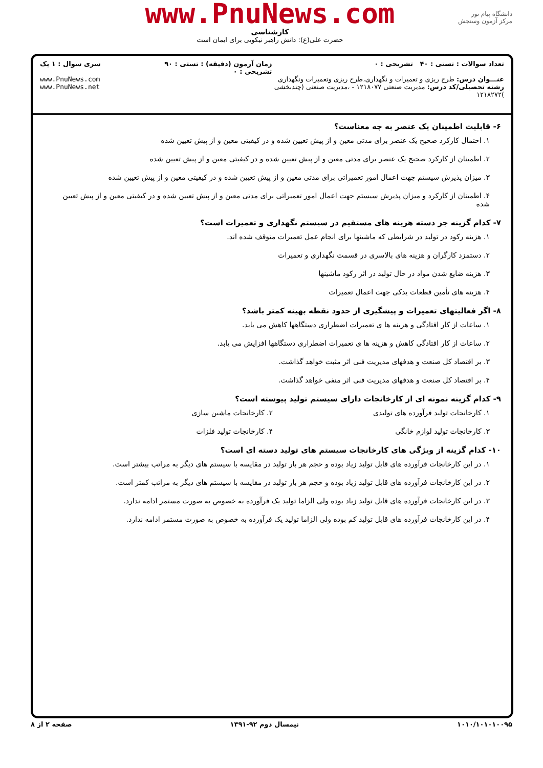دانشگاه پیام نور
مرکز آزمون وسنجش
www.PnuNews.com
کارشناسی
حضرت علی(ع): دانش راهبر نیکویی برای ایمان است
تعداد سوالات : تستی : ۴۰ تشریحی : ۰
عنـــوان درس: طرح ریزی و تعمیرات و نگهداری،طرح ریزی وتعمیرات ونگهداری
رشته تحصیلی/کد درس: مدیریت صنعتی ۱۲۱۸۰۷۷ - ،مدیریت صنعتی (چندبخشی )۱۲۱۸۲۷۲
زمان آزمون (دقیقه) : تستی : ۹۰ تشریحی : ۰
سری سوال : ۱ یک
www.PnuNews.com
www.PnuNews.net
۶- قابلیت اطمینان یک عنصر به چه معناست؟
۱. احتمال کارکرد صحیح یک عنصر برای مدتی معین و از پیش تعیین شده و در کیفیتی معین و از پیش تعیین شده
۲. اطمینان از کارکرد صحیح یک عنصر برای مدتی معین و از پیش تعیین شده و در کیفیتی معین و از پیش تعیین شده
۳. میزان پذیرش سیستم جهت اعمال امور تعمیراتی برای مدتی معین و از پیش تعیین شده و در کیفیتی معین و از پیش تعیین شده
۴. اطمینان از کارکرد و میزان پذیرش سیستم جهت اعمال امور تعمیراتی برای مدتی معین و از پیش تعیین شده و در کیفیتی معین و از پیش تعیین شده
۷- کدام گزینه جز دسته هزینه های مستقیم در سیستم نگهداری و تعمیرات است؟
۱. هزینه رکود در تولید در شرایطی که ماشینها برای انجام عمل تعمیرات متوقف شده اند.
۲. دستمزد کارگران و هزینه های بالاسری در قسمت نگهداری و تعمیرات
۳. هزینه ضایع شدن مواد در حال تولید در اثر رکود ماشینها
۴. هزینه های تأمین قطعات یدکی جهت اعمال تعمیرات
۸- اگر فعالیتهای تعمیرات و پیشگیری از حدود نقطه بهینه کمتر باشد؟
۱. ساعات از کار افتادگی و هزینه ها ی تعمیرات اضطراری دستگاهها کاهش می یابد.
۲. ساعات از کار افتادگی کاهش و هزینه ها ی تعمیرات اضطراری دستگاهها افزایش می یابد.
۳. بر اقتصاد کل صنعت و هدفهای مدیریت فنی اثر مثبت خواهد گذاشت.
۴. بر اقتصاد کل صنعت و هدفهای مدیریت فنی اثر منفی خواهد گذاشت.
۹- کدام گزینه نمونه ای از کارخانجات دارای سیستم تولید پیوسته است؟
۱. کارخانجات تولید فرآورده های تولیدی
۲. کارخانجات ماشین سازی
۳. کارخانجات تولید لوازم خانگی ۴. کارخانجات تولید فلزات
۱۰- کدام گزینه از ویژگی های کارخانجات سیستم های تولید دسته ای است؟
۱. در این کارخانجات فرآورده های قابل تولید زیاد بوده و حجم هر بار تولید در مقایسه با سیستم های دیگر به مراتب بیشتر است.
۲. در این کارخانجات فرآورده های قابل تولید زیاد بوده و حجم هر بار تولید در مقایسه با سیستم های دیگر به مراتب کمتر است.
۳. در این کارخانجات فرآورده های قابل تولید زیاد بوده ولی الزاما تولید یک فرآورده به خصوص به صورت مستمر ادامه ندارد.
۴. در این کارخانجات فرآورده های قابل تولید کم بوده ولی الزاما تولید یک فرآورده به خصوص به صورت مستمر ادامه ندارد.
۱۰۱۰/۱۰۱۰۱۰۰۹۵ نیمسال دوم ۹۲-۱۳۹۱ صفحه ۲ از ۸